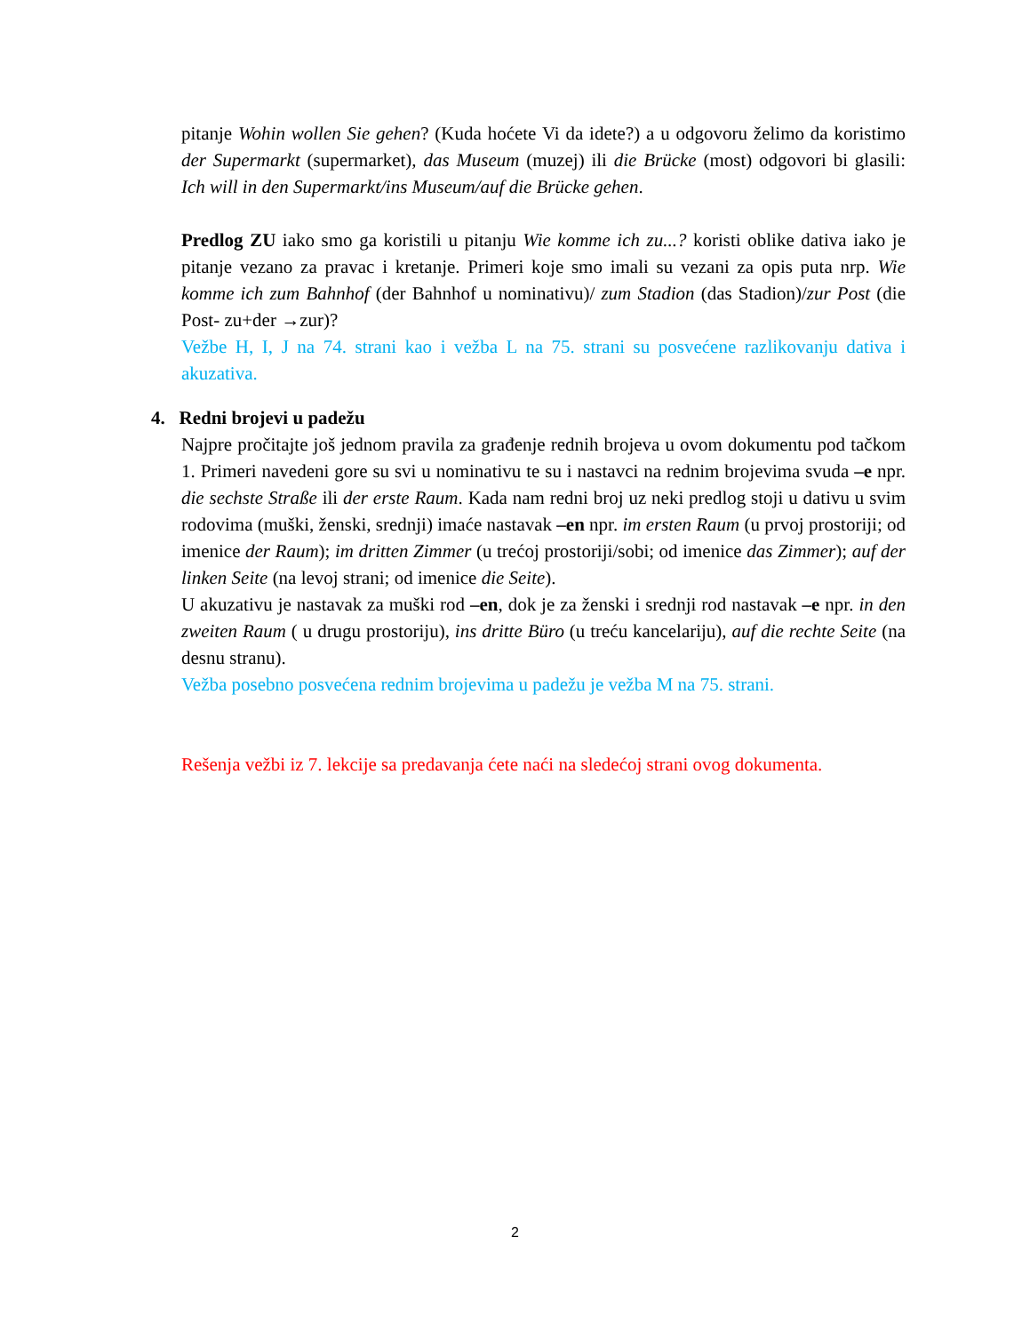pitanje Wohin wollen Sie gehen? (Kuda hoćete Vi da idete?) a u odgovoru želimo da koristimo der Supermarkt (supermarket), das Museum (muzej) ili die Brücke (most) odgovori bi glasili: Ich will in den Supermarkt/ins Museum/auf die Brücke gehen.
Predlog ZU iako smo ga koristili u pitanju Wie komme ich zu...? koristi oblike dativa iako je pitanje vezano za pravac i kretanje. Primeri koje smo imali su vezani za opis puta nrp. Wie komme ich zum Bahnhof (der Bahnhof u nominativu)/ zum Stadion (das Stadion)/zur Post (die Post- zu+der →zur)?
Vežbe H, I, J na 74. strani kao i vežba L na 75. strani su posvećene razlikovanju dativa i akuzativa.
4. Redni brojevi u padežu
Najpre pročitajte još jednom pravila za građenje rednih brojeva u ovom dokumentu pod tačkom 1. Primeri navedeni gore su svi u nominativu te su i nastavci na rednim brojevima svuda –e npr. die sechste Straße ili der erste Raum. Kada nam redni broj uz neki predlog stoji u dativu u svim rodovima (muški, ženski, srednji) imaće nastavak –en npr. im ersten Raum (u prvoj prostoriji; od imenice der Raum); im dritten Zimmer (u trećoj prostoriji/sobi; od imenice das Zimmer); auf der linken Seite (na levoj strani; od imenice die Seite).
U akuzativu je nastavak za muški rod –en, dok je za ženski i srednji rod nastavak –e npr. in den zweiten Raum ( u drugu prostoriju), ins dritte Büro (u treću kancelariju), auf die rechte Seite (na desnu stranu).
Vežba posebno posvećena rednim brojevima u padežu je vežba M na 75. strani.
Rešenja vežbi iz 7. lekcije sa predavanja ćete naći na sledećoj strani ovog dokumenta.
2